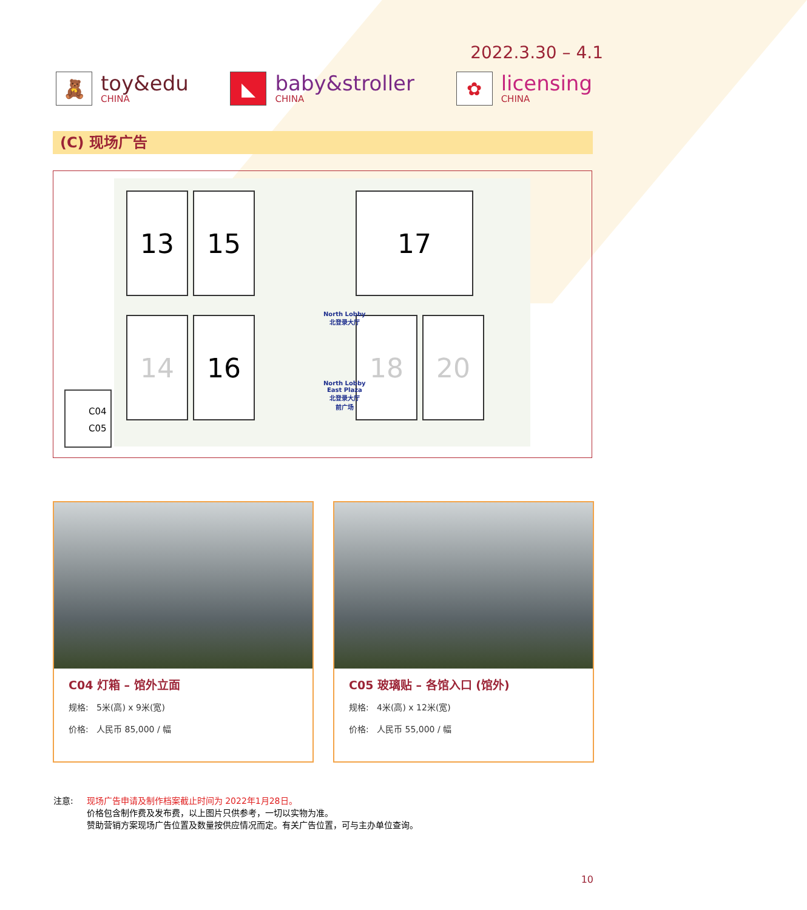2022.3.30 – 4.1
🧸
toy&edu
CHINA
◣
baby&stroller
CHINA
✿
licensing
CHINA
(C) 现场广告
13
15
17
14
16
18
20
North Lobby
北登录大厅
North Lobby
East Plaza
北登录大厅
前广场
C04
C05
C04 灯箱 – 馆外立面
规格: 5米(高) x 9米(宽)
价格: 人民币 85,000 / 幅
C05 玻璃贴 – 各馆入口 (馆外)
规格: 4米(高) x 12米(宽)
价格: 人民币 55,000 / 幅
注意: 现场广告申请及制作档案截止时间为 2022年1月28日。
价格包含制作费及发布费，以上图片只供参考，一切以实物为准。
赞助营销方案现场广告位置及数量按供应情况而定。有关广告位置，可与主办单位查询。
10